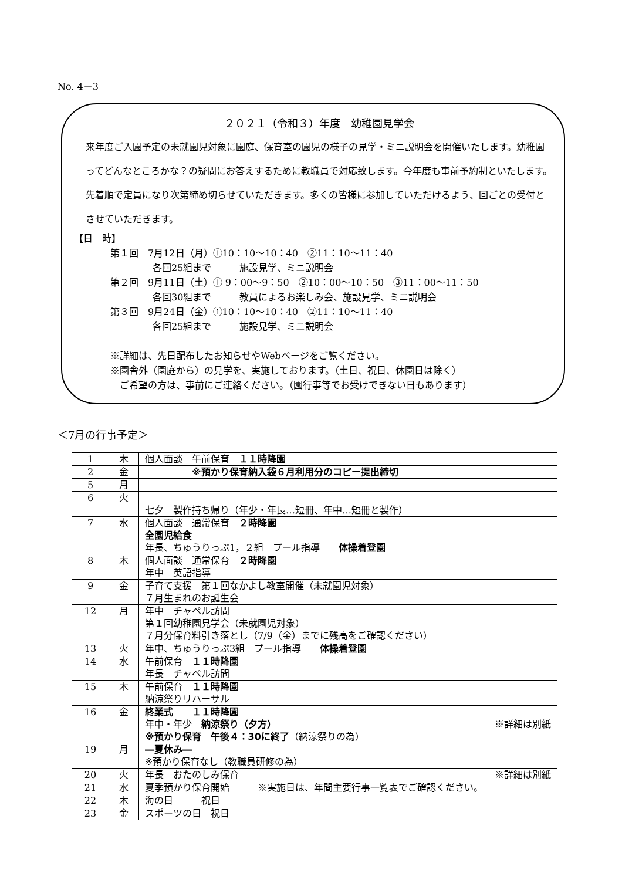No. 4－3
２０２１（令和３）年度　幼稚園見学会
来年度ご入園予定の未就園児対象に園庭、保育室の園児の様子の見学・ミニ説明会を開催いたします。幼稚園ってどんなところかな？の疑問にお答えするために教職員で対応致します。今年度も事前予約制といたします。先着順で定員になり次第締め切らせていただきます。多くの皆様に参加していただけるよう、回ごとの受付とさせていただきます。
【日　時】
第１回　7月12日（月）①10：10～10：40　②11：10～11：40
各回25組まで　　　施設見学、ミニ説明会
第２回　9月11日（土）① 9：00～9：50　②10：00～10：50　③11：00～11：50
各回30組まで　　　教員によるお楽しみ会、施設見学、ミニ説明会
第３回　9月24日（金）①10：10～10：40　②11：10～11：40
各回25組まで　　　施設見学、ミニ説明会
※詳細は、先日配布したお知らせやWebページをご覧ください。
※園舎外（園庭から）の見学を、実施しております。（土日、祝日、休園日は除く）
　ご希望の方は、事前にご連絡ください。（園行事等でお受けできない日もあります）
＜7月の行事予定＞
| 1 | 木 | 個人面談 午前保育 １１時降園 |
| 2 | 金 | ※預かり保育納入袋６月利用分のコピー提出締切 |
| 5 | 月 | |
| 6 | 火 | 七夕 製作持ち帰り（年少・年長…短冊、年中…短冊と製作） |
| 7 | 水 | 個人面談 通常保育 ２時降園 全園児給食 年長、ちゅうりっぷ1，２組 プール指導 体操着登園 |
| 8 | 木 | 個人面談 通常保育 ２時降園 年中 英語指導 |
| 9 | 金 | 子育て支援 第１回なかよし教室開催（未就園児対象） ７月生まれのお誕生会 |
| 12 | 月 | 年中 チャペル訪問 第１回幼稚園見学会（未就園児対象） ７月分保育料引き落とし（7/9（金）までに残高をご確認ください） |
| 13 | 火 | 年中、ちゅうりっぷ3組 プール指導 体操着登園 |
| 14 | 水 | 午前保育 １１時降園 年長 チャペル訪問 |
| 15 | 木 | 午前保育 １１時降園 納涼祭りリハーサル |
| 16 | 金 | 終業式 １１時降園 年中・年少 納涼祭り（夕方） ※詳細は別紙 ※預かり保育 午後４：30に終了 （納涼祭りの為） |
| 19 | 月 | ―夏休み― ※預かり保育なし（教職員研修の為） |
| 20 | 火 | 年長 おたのしみ保育 ※詳細は別紙 |
| 21 | 水 | 夏季預かり保育開始 ※実施日は、年間主要行事一覧表でご確認ください。 |
| 22 | 木 | 海の日 祝日 |
| 23 | 金 | スポーツの日 祝日 |